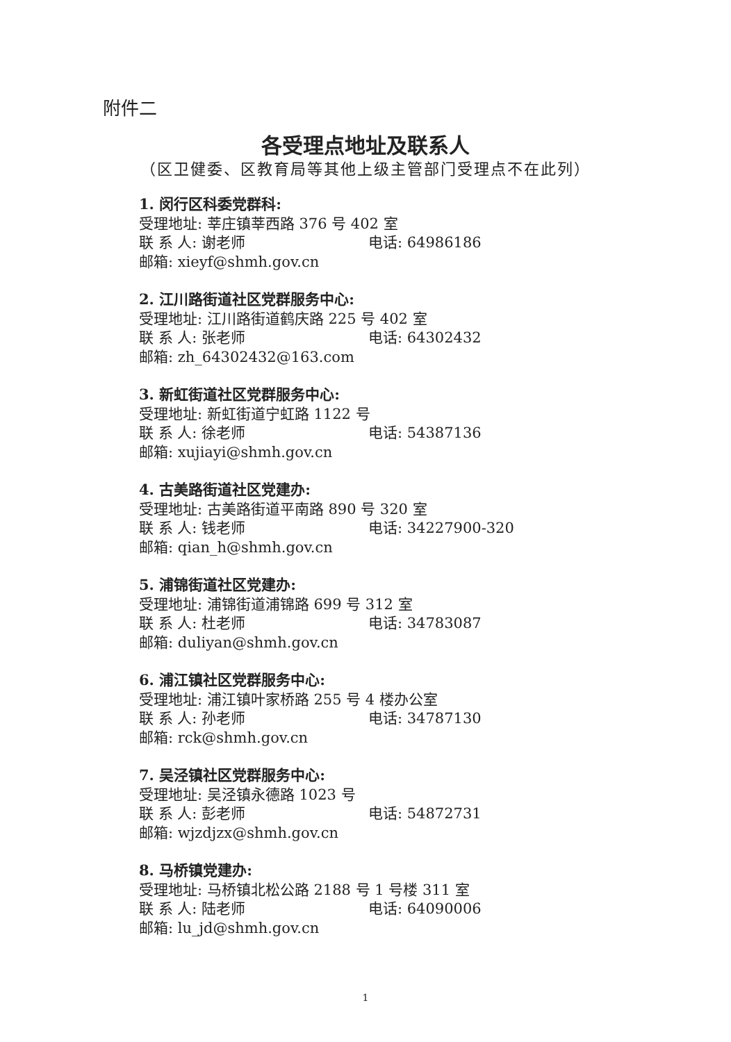附件二
各受理点地址及联系人
（区卫健委、区教育局等其他上级主管部门受理点不在此列）
1. 闵行区科委党群科:
受理地址: 莘庄镇莘西路 376 号 402 室
联 系 人: 谢老师 电话: 64986186
邮箱: xieyf@shmh.gov.cn
2. 江川路街道社区党群服务中心:
受理地址: 江川路街道鹤庆路 225 号 402 室
联 系 人: 张老师 电话: 64302432
邮箱: zh_64302432@163.com
3. 新虹街道社区党群服务中心:
受理地址: 新虹街道宁虹路 1122 号
联 系 人: 徐老师 电话: 54387136
邮箱: xujiayi@shmh.gov.cn
4. 古美路街道社区党建办:
受理地址: 古美路街道平南路 890 号 320 室
联 系 人: 钱老师 电话: 34227900-320
邮箱: qian_h@shmh.gov.cn
5. 浦锦街道社区党建办:
受理地址: 浦锦街道浦锦路 699 号 312 室
联 系 人: 杜老师 电话: 34783087
邮箱: duliyan@shmh.gov.cn
6. 浦江镇社区党群服务中心:
受理地址: 浦江镇叶家桥路 255 号 4 楼办公室
联 系 人: 孙老师 电话: 34787130
邮箱: rck@shmh.gov.cn
7. 吴泾镇社区党群服务中心:
受理地址: 吴泾镇永德路 1023 号
联 系 人: 彭老师 电话: 54872731
邮箱: wjzdjzx@shmh.gov.cn
8. 马桥镇党建办:
受理地址: 马桥镇北松公路 2188 号 1 号楼 311 室
联 系 人: 陆老师 电话: 64090006
邮箱: lu_jd@shmh.gov.cn
1